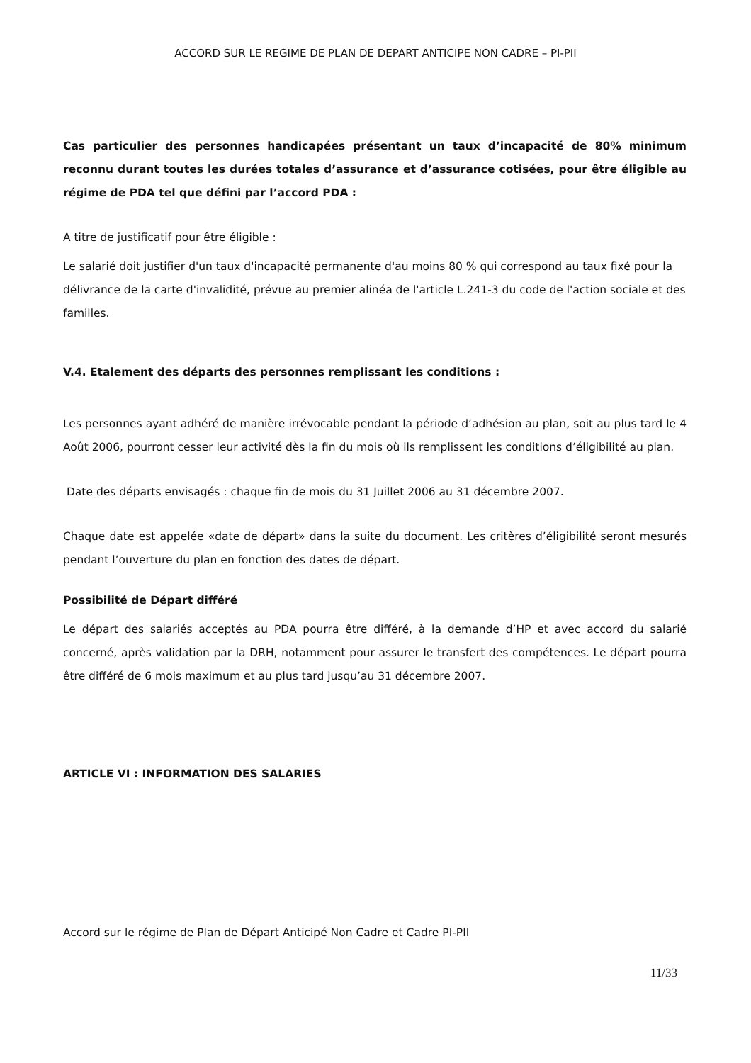ACCORD SUR LE REGIME DE PLAN DE DEPART ANTICIPE NON CADRE – PI-PII
Cas particulier des personnes handicapées présentant un taux d’incapacité de 80% minimum reconnu durant toutes les durées totales d’assurance et d’assurance cotisées, pour être éligible au régime de PDA tel que défini par l’accord PDA :
A titre de justificatif pour être éligible :
Le salarié doit justifier d'un taux d'incapacité permanente d'au moins 80 % qui correspond au taux fixé pour la délivrance de la carte d'invalidité, prévue au premier alinéa de l'article L.241-3 du code de l'action sociale et des familles.
V.4. Etalement des départs des personnes remplissant les conditions :
Les personnes ayant adhéré de manière irrévocable pendant la période d’adhésion au plan, soit au plus tard le 4 Août 2006, pourront cesser leur activité dès la fin du mois où ils remplissent les conditions d’éligibilité au plan.
Date des départs envisagés : chaque fin de mois du 31 Juillet 2006 au 31 décembre 2007.
Chaque date est appelée «date de départ» dans la suite du document. Les critères d’éligibilité seront mesurés pendant l’ouverture du plan en fonction des dates de départ.
Possibilité de Départ différé
Le départ des salariés acceptés au PDA pourra être différé, à la demande d’HP et avec accord du salarié concerné, après validation par la DRH, notamment pour assurer le transfert des compétences. Le départ pourra être différé de 6 mois maximum et au plus tard jusqu’au 31 décembre 2007.
ARTICLE VI : INFORMATION DES SALARIES
Accord sur le régime de Plan de Départ Anticipé Non Cadre et Cadre PI-PII
11/33